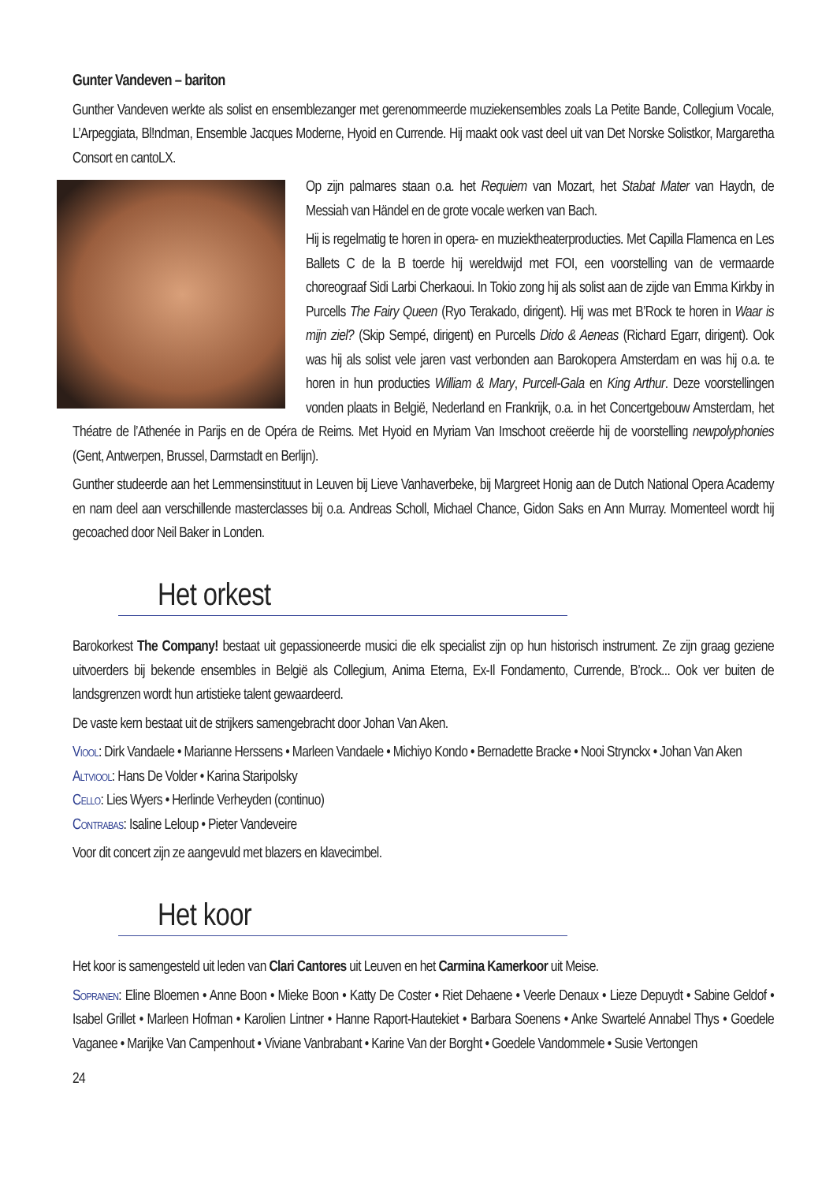Gunter Vandeven – bariton
Gunther Vandeven werkte als solist en ensemblezanger met gerenommeerde muziekensembles zoals La Petite Bande, Collegium Vocale, L’Arpeggiata, Bl!ndman, Ensemble Jacques Moderne, Hyoid en Currende. Hij maakt ook vast deel uit van Det Norske Solistkor, Margaretha Consort en cantoLX.
Op zijn palmares staan o.a. het Requiem van Mozart, het Stabat Mater van Haydn, de Messiah van Händel en de grote vocale werken van Bach.
Hij is regelmatig te horen in opera- en muziektheaterproducties. Met Capilla Flamenca en Les Ballets C de la B toerde hij wereldwijd met FOI, een voorstelling van de vermaarde choreograaf Sidi Larbi Cherkaoui. In Tokio zong hij als solist aan de zijde van Emma Kirkby in Purcells The Fairy Queen (Ryo Terakado, dirigent). Hij was met B’Rock te horen in Waar is mijn ziel? (Skip Sempé, dirigent) en Purcells Dido & Aeneas (Richard Egarr, dirigent). Ook was hij als solist vele jaren vast verbonden aan Barokopera Amsterdam en was hij o.a. te horen in hun producties William & Mary, Purcell-Gala en King Arthur. Deze voorstellingen vonden plaats in België, Nederland en Frankrijk, o.a. in het Concertgebouw Amsterdam, het Théatre de l’Athenée in Parijs en de Opéra de Reims. Met Hyoid en Myriam Van Imschoot creëerde hij de voorstelling newpolyphonies (Gent, Antwerpen, Brussel, Darmstadt en Berlijn).
Gunther studeerde aan het Lemmensinstituut in Leuven bij Lieve Vanhaverbeke, bij Margreet Honig aan de Dutch National Opera Academy en nam deel aan verschillende masterclasses bij o.a. Andreas Scholl, Michael Chance, Gidon Saks en Ann Murray. Momenteel wordt hij gecoached door Neil Baker in Londen.
Het orkest
Barokorkest The Company! bestaat uit gepassioneerde musici die elk specialist zijn op hun historisch instrument. Ze zijn graag geziene uitvoerders bij bekende ensembles in België als Collegium, Anima Eterna, Ex-Il Fondamento, Currende, B’rock... Ook ver buiten de landsgrenzen wordt hun artistieke talent gewaardeerd.
De vaste kern bestaat uit de strijkers samengebracht door Johan Van Aken.
Viool: Dirk Vandaele • Marianne Herssens • Marleen Vandaele • Michiyo Kondo • Bernadette Bracke • Nooi Strynckx • Johan Van Aken
Altviool: Hans De Volder • Karina Staripolsky
Cello: Lies Wyers • Herlinde Verheyden (continuo)
Contrabas: Isaline Leloup • Pieter Vandeveire
Voor dit concert zijn ze aangevuld met blazers en klavecimbel.
Het koor
Het koor is samengesteld uit leden van Clari Cantores uit Leuven en het Carmina Kamerkoor uit Meise.
Sopranen: Eline Bloemen • Anne Boon • Mieke Boon • Katty De Coster • Riet Dehaene • Veerle Denaux • Lieze Depuydt • Sabine Geldof • Isabel Grillet • Marleen Hofman • Karolien Lintner • Hanne Raport-Hautekiet • Barbara Soenens • Anke Swartelé Annabel Thys • Goedele Vaganee • Marijke Van Campenhout • Viviane Vanbrabant • Karine Van der Borght • Goedele Vandommele • Susie Vertongen
24